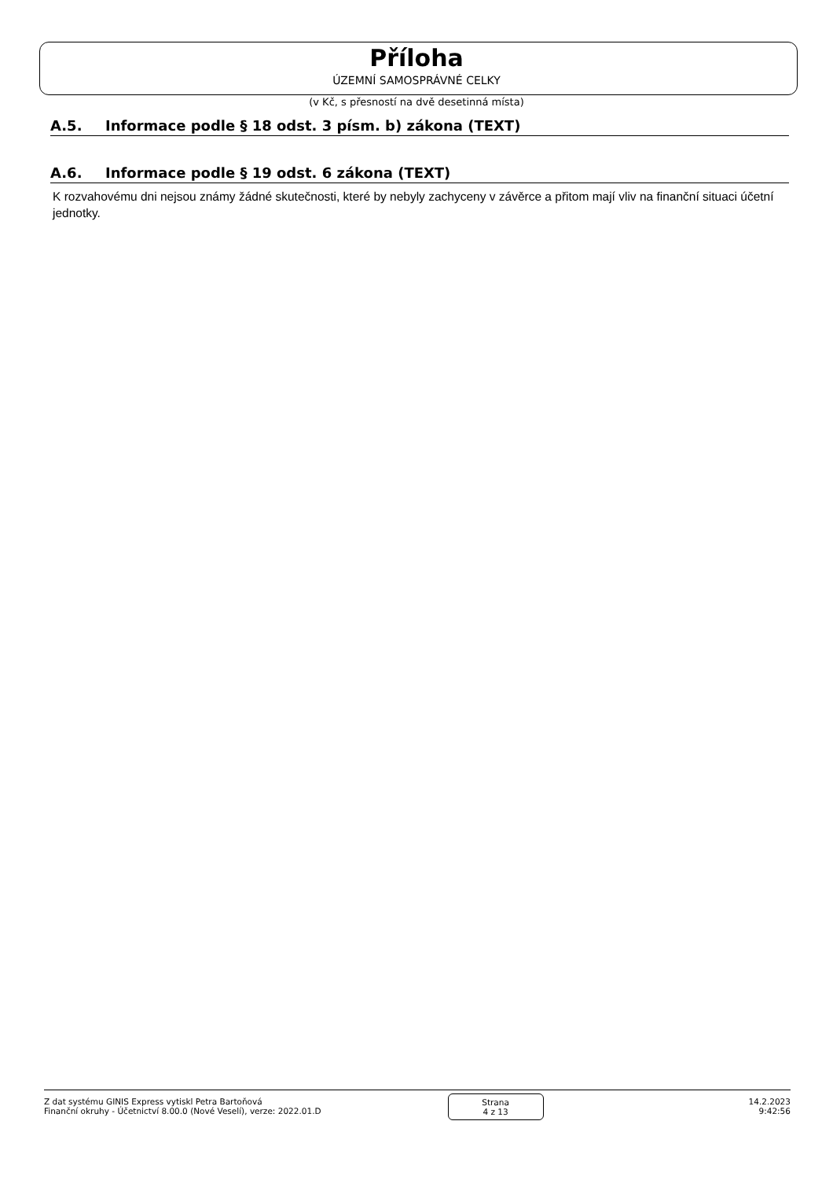Příloha
ÚZEMNÍ SAMOSPRÁVNÉ CELKY
(v Kč, s přesností na dvě desetinná místa)
A.5. Informace podle § 18 odst. 3 písm. b) zákona (TEXT)
A.6. Informace podle § 19 odst. 6 zákona (TEXT)
K rozvahovému dni nejsou známy žádné skutečnosti, které by nebyly zachyceny v závěrce a přitom mají vliv na finanční situaci účetní jednotky.
Z dat systému GINIS Express vytiskl Petra Bartoňová
Finanční okruhy - Účetnictví 8.00.0 (Nové Veselí), verze: 2022.01.D
Strana
4 z 13
14.2.2023
9:42:56